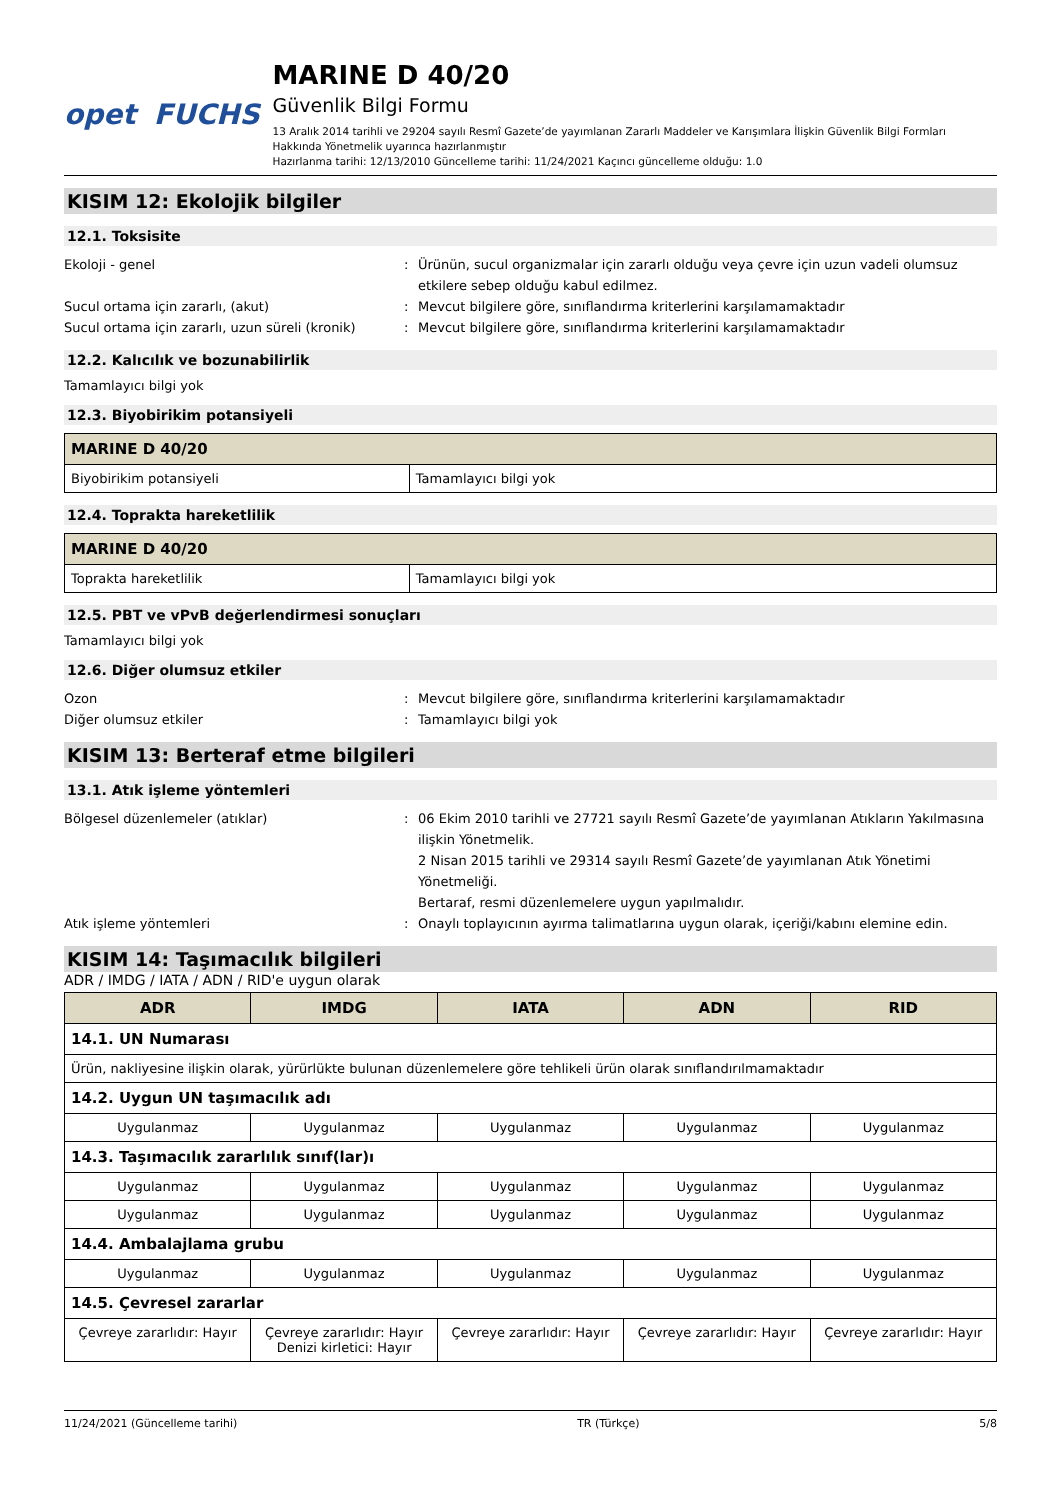opet FUCHS MARINE D 40/20
Güvenlik Bilgi Formu
13 Aralık 2014 tarihli ve 29204 sayılı Resmî Gazete’de yayımlanan Zararlı Maddeler ve Karışımlara İlişkin Güvenlik Bilgi Formları Hakkında Yönetmelik uyarınca hazırlanmıştır
Hazırlanma tarihi: 12/13/2010 Güncelleme tarihi: 11/24/2021 Kaçıncı güncelleme olduğu: 1.0
KISIM 12: Ekolojik bilgiler
12.1. Toksisite
Ekoloji - genel : Ürünün, sucul organizmalar için zararlı olduğu veya çevre için uzun vadeli olumsuz etkilere sebep olduğu kabul edilmez.
Sucul ortama için zararlı, (akut) : Mevcut bilgilere göre, sınıflandırma kriterlerini karşılamamaktadır
Sucul ortama için zararlı, uzun süreli (kronik)
: Mevcut bilgilere göre, sınıflandırma kriterlerini karşılamamaktadır
12.2. Kalıcılık ve bozunabilirlik
Tamamlayıcı bilgi yok
12.3. Biyobirikim potansiyeli
| MARINE D 40/20 | |
| --- | --- |
| Biyobirikim potansiyeli | Tamamlayıcı bilgi yok |
12.4. Toprakta hareketlilik
| MARINE D 40/20 | |
| --- | --- |
| Toprakta hareketlilik | Tamamlayıcı bilgi yok |
12.5. PBT ve vPvB değerlendirmesi sonuçları
Tamamlayıcı bilgi yok
12.6. Diğer olumsuz etkiler
Ozon : Mevcut bilgilere göre, sınıflandırma kriterlerini karşılamamaktadır
Diğer olumsuz etkiler : Tamamlayıcı bilgi yok
KISIM 13: Berteraf etme bilgileri
13.1. Atık işleme yöntemleri
Bölgesel düzenlemeler (atıklar) : 06 Ekim 2010 tarihli ve 27721 sayılı Resmî Gazete’de yayımlanan Atıkların Yakılmasına ilişkin Yönetmelik.
2 Nisan 2015 tarihli ve 29314 sayılı Resmî Gazete’de yayımlanan Atık Yönetimi Yönetmeliği.
Bertaraf, resmi düzenlemelere uygun yapılmalıdır.
Atık işleme yöntemleri : Onaylı toplayıcının ayırma talimatlarına uygun olarak, içeriği/kabını elemine edin.
KISIM 14: Taşımacılık bilgileri
ADR / IMDG / IATA / ADN / RID'e uygun olarak
| ADR | IMDG | IATA | ADN | RID |
| --- | --- | --- | --- | --- |
| 14.1. UN Numarası | | | | |
| Ürün, nakliyesine ilişkin olarak, yürürlükte bulunan düzenlemelere göre tehlikeli ürün olarak sınıflandırılmamaktadır | | | | |
| 14.2. Uygun UN taşımacılık adı | | | | |
| Uygulanmaz | Uygulanmaz | Uygulanmaz | Uygulanmaz | Uygulanmaz |
| 14.3. Taşımacılık zararlılık sınıf(lar)ı | | | | |
| Uygulanmaz | Uygulanmaz | Uygulanmaz | Uygulanmaz | Uygulanmaz |
| Uygulanmaz | Uygulanmaz | Uygulanmaz | Uygulanmaz | Uygulanmaz |
| 14.4. Ambalajlama grubu | | | | |
| Uygulanmaz | Uygulanmaz | Uygulanmaz | Uygulanmaz | Uygulanmaz |
| 14.5. Çevresel zararlar | | | | |
| Çevreye zararlıdır: Hayır | Çevreye zararlıdır: Hayır Denizi kirletici: Hayır | Çevreye zararlıdır: Hayır | Çevreye zararlıdır: Hayır | Çevreye zararlıdır: Hayır |
11/24/2021 (Güncelleme tarihi) TR (Türkçe) 5/8